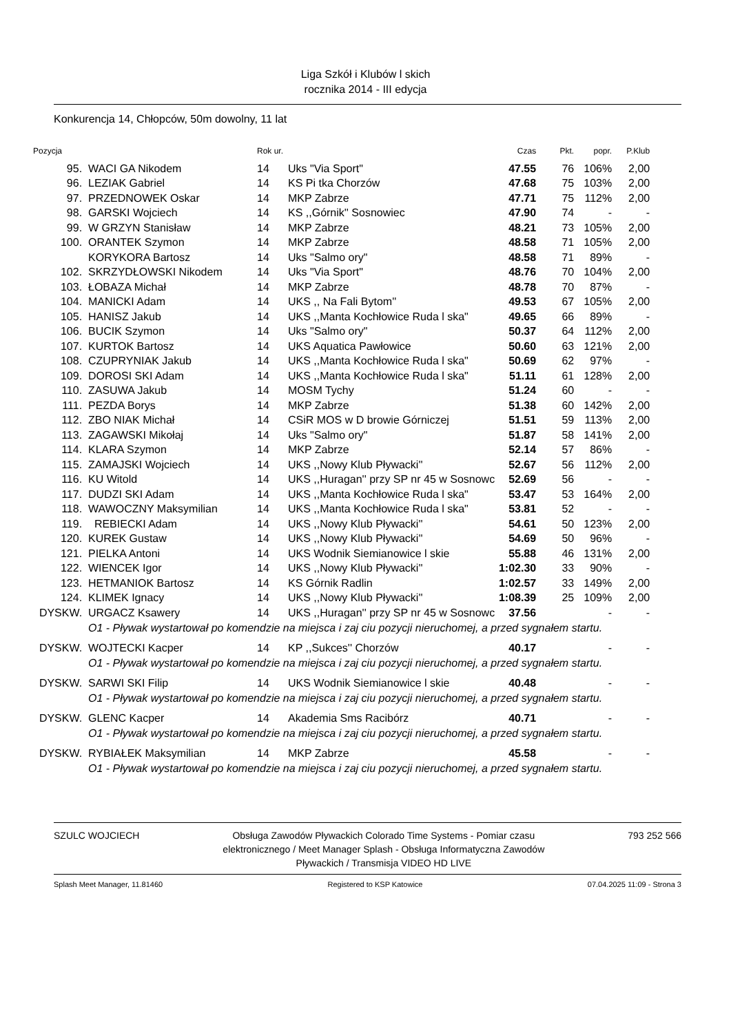Liga Szkół i Klubów l skich
rocznika 2014 - III edycja
Konkurencja 14, Chłopców, 50m dowolny, 11 lat
| Pozycja | | Rok ur. | | Czas | Pkt. | popr. | P.Klub |
| --- | --- | --- | --- | --- | --- | --- | --- |
| 95. | WACI GA Nikodem | 14 | Uks "Via Sport" | 47.55 | 76 | 106% | 2,00 |
| 96. | LEZIAK Gabriel | 14 | KS Pi tka Chorzów | 47.68 | 75 | 103% | 2,00 |
| 97. | PRZEDNOWEK Oskar | 14 | MKP Zabrze | 47.71 | 75 | 112% | 2,00 |
| 98. | GARSKI Wojciech | 14 | KS ,,Górnik'' Sosnowiec | 47.90 | 74 | - | - |
| 99. | W GRZYN Stanisław | 14 | MKP Zabrze | 48.21 | 73 | 105% | 2,00 |
| 100. | ORANTEK Szymon | 14 | MKP Zabrze | 48.58 | 71 | 105% | 2,00 |
| | KORYKORA Bartosz | 14 | Uks "Salmo ory" | 48.58 | 71 | 89% | - |
| 102. | SKRZYDŁOWSKI Nikodem | 14 | Uks "Via Sport" | 48.76 | 70 | 104% | 2,00 |
| 103. | ŁOBAZA Michał | 14 | MKP Zabrze | 48.78 | 70 | 87% | - |
| 104. | MANICKI Adam | 14 | UKS ,, Na Fali Bytom'' | 49.53 | 67 | 105% | 2,00 |
| 105. | HANISZ Jakub | 14 | UKS ,,Manta Kochłowice Ruda l ska" | 49.65 | 66 | 89% | - |
| 106. | BUCIK Szymon | 14 | Uks "Salmo ory" | 50.37 | 64 | 112% | 2,00 |
| 107. | KURTOK Bartosz | 14 | UKS Aquatica Pawłowice | 50.60 | 63 | 121% | 2,00 |
| 108. | CZUPRYNIAK Jakub | 14 | UKS ,,Manta Kochłowice Ruda l ska" | 50.69 | 62 | 97% | - |
| 109. | DOROSI SKI Adam | 14 | UKS ,,Manta Kochłowice Ruda l ska" | 51.11 | 61 | 128% | 2,00 |
| 110. | ZASUWA Jakub | 14 | MOSM Tychy | 51.24 | 60 | - | - |
| 111. | PEZDA Borys | 14 | MKP Zabrze | 51.38 | 60 | 142% | 2,00 |
| 112. | ZBO NIAK Michał | 14 | CSiR MOS w D browie Górniczej | 51.51 | 59 | 113% | 2,00 |
| 113. | ZAGAWSKI Mikołaj | 14 | Uks "Salmo ory" | 51.87 | 58 | 141% | 2,00 |
| 114. | KLARA Szymon | 14 | MKP Zabrze | 52.14 | 57 | 86% | - |
| 115. | ZAMAJSKI Wojciech | 14 | UKS ,,Nowy Klub Pływacki'' | 52.67 | 56 | 112% | 2,00 |
| 116. | KU Witold | 14 | UKS ,,Huragan'' przy SP nr 45 w Sosnowc | 52.69 | 56 | - | - |
| 117. | DUDZI SKI Adam | 14 | UKS ,,Manta Kochłowice Ruda l ska" | 53.47 | 53 | 164% | 2,00 |
| 118. | WAWOCZNY Maksymilian | 14 | UKS ,,Manta Kochłowice Ruda l ska" | 53.81 | 52 | - | - |
| 119. | REBIECKI Adam | 14 | UKS ,,Nowy Klub Pływacki'' | 54.61 | 50 | 123% | 2,00 |
| 120. | KUREK Gustaw | 14 | UKS ,,Nowy Klub Pływacki'' | 54.69 | 50 | 96% | - |
| 121. | PIELKA Antoni | 14 | UKS Wodnik Siemianowice l skie | 55.88 | 46 | 131% | 2,00 |
| 122. | WIENCEK Igor | 14 | UKS ,,Nowy Klub Pływacki'' | 1:02.30 | 33 | 90% | - |
| 123. | HETMANIOK Bartosz | 14 | KS Górnik Radlin | 1:02.57 | 33 | 149% | 2,00 |
| 124. | KLIMEK Ignacy | 14 | UKS ,,Nowy Klub Pływacki'' | 1:08.39 | 25 | 109% | 2,00 |
| DYSKW. | URGACZ Ksawery | 14 | UKS ,,Huragan'' przy SP nr 45 w Sosnowc | 37.56 | | - | - |
| | O1 - Pływak wystartował po komendzie na miejsca i zaj ciu pozycji nieruchomej, a przed sygnałem startu. | | | | | | |
| DYSKW. | WOJTECKI Kacper | 14 | KP ,,Sukces'' Chorzów | 40.17 | | - | - |
| | O1 - Pływak wystartował po komendzie na miejsca i zaj ciu pozycji nieruchomej, a przed sygnałem startu. | | | | | | |
| DYSKW. | SARWI SKI Filip | 14 | UKS Wodnik Siemianowice l skie | 40.48 | | - | - |
| | O1 - Pływak wystartował po komendzie na miejsca i zaj ciu pozycji nieruchomej, a przed sygnałem startu. | | | | | | |
| DYSKW. | GLENC Kacper | 14 | Akademia Sms Racibórz | 40.71 | | - | - |
| | O1 - Pływak wystartował po komendzie na miejsca i zaj ciu pozycji nieruchomej, a przed sygnałem startu. | | | | | | |
| DYSKW. | RYBIAŁEK Maksymilian | 14 | MKP Zabrze | 45.58 | | - | - |
| | O1 - Pływak wystartował po komendzie na miejsca i zaj ciu pozycji nieruchomej, a przed sygnałem startu. | | | | | | |
SZULC WOJCIECH Obsługa Zawodów Pływackich Colorado Time Systems - Pomiar czasu elektronicznego / Meet Manager Splash - Obsługa Informatyczna Zawodów Pływackich / Transmisja VIDEO HD LIVE
793 252 566
Splash Meet Manager, 11.81460 Registered to KSP Katowice 07.04.2025 11:09 - Strona 3